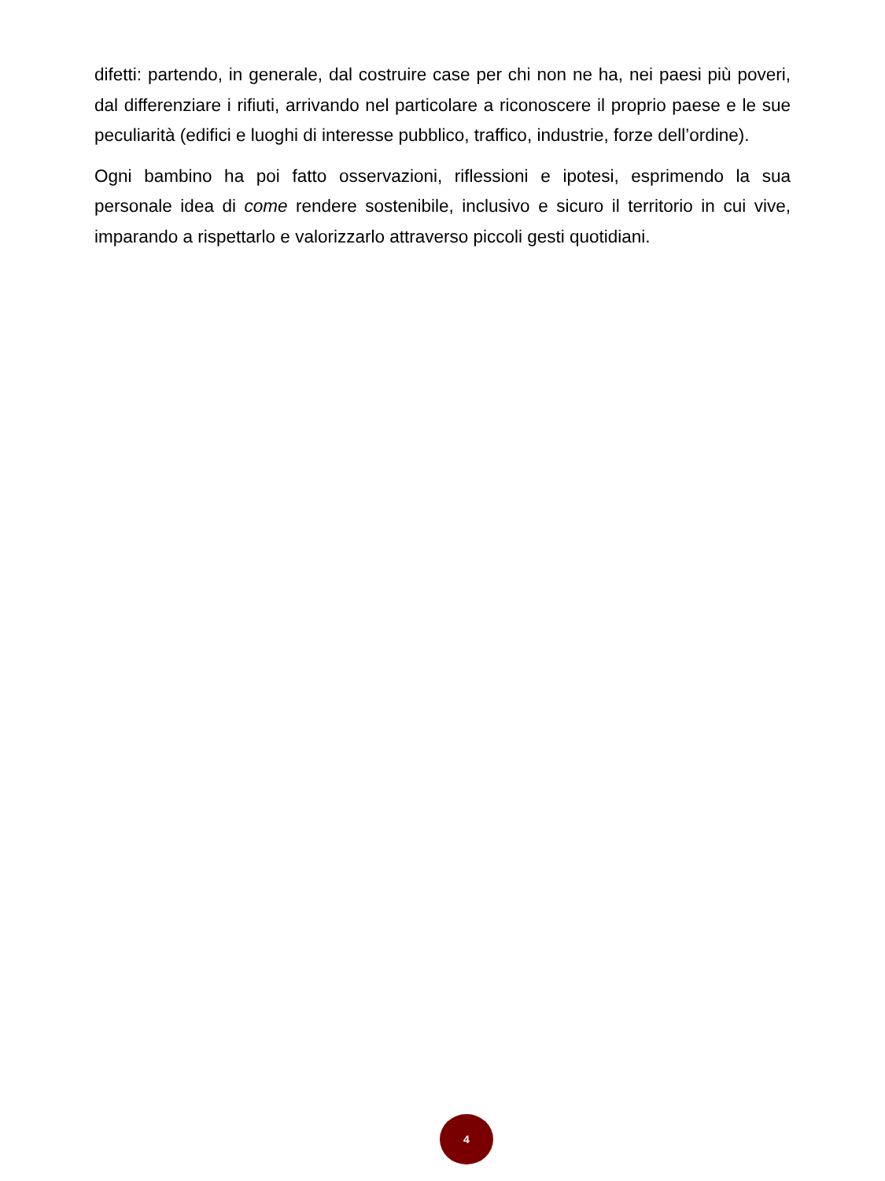difetti: partendo, in generale, dal costruire case per chi non ne ha, nei paesi più poveri, dal differenziare i rifiuti, arrivando nel particolare a riconoscere il proprio paese e le sue peculiarità (edifici e luoghi di interesse pubblico, traffico, industrie, forze dell’ordine).
Ogni bambino ha poi fatto osservazioni, riflessioni e ipotesi, esprimendo la sua personale idea di come rendere sostenibile, inclusivo e sicuro il territorio in cui vive, imparando a rispettarlo e valorizzarlo attraverso piccoli gesti quotidiani.
4